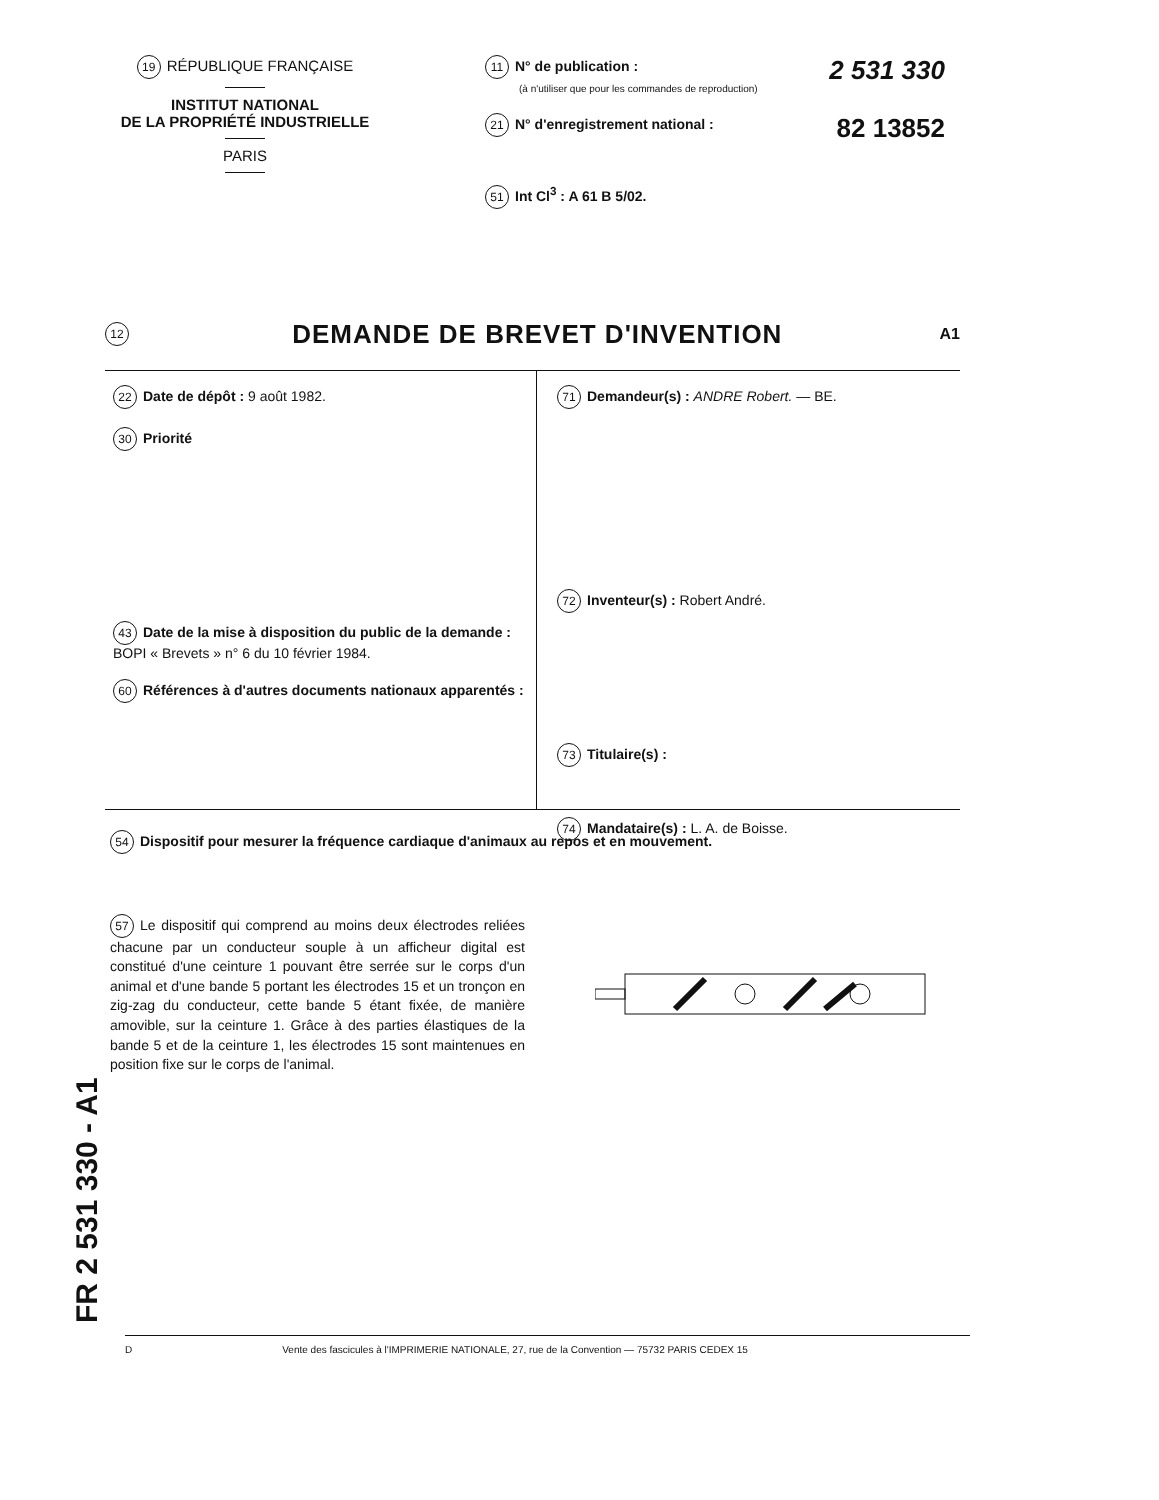19 RÉPUBLIQUE FRANÇAISE
INSTITUT NATIONAL
DE LA PROPRIÉTÉ INDUSTRIELLE
PARIS
11 N° de publication :
(à n'utiliser que pour les commandes de reproduction)
2 531 330
21 N° d'enregistrement national :
82 13852
51 Int Cl<sup>3</sup> : A 61 B 5/02.
12
DEMANDE DE BREVET D'INVENTION
A1
22 Date de dépôt : 9 août 1982.
30 Priorité
43 Date de la mise à disposition du public de la demande : BOPI « Brevets » n° 6 du 10 février 1984.
60 Références à d'autres documents nationaux apparentés :
71 Demandeur(s) : ANDRE Robert. — BE.
72 Inventeur(s) : Robert André.
73 Titulaire(s) :
74 Mandataire(s) : L. A. de Boisse.
54 Dispositif pour mesurer la fréquence cardiaque d'animaux au repos et en mouvement.
57 Le dispositif qui comprend au moins deux électrodes reliées chacune par un conducteur souple à un afficheur digital est constitué d'une ceinture 1 pouvant être serrée sur le corps d'un animal et d'une bande 5 portant les électrodes 15 et un tronçon en zig-zag du conducteur, cette bande 5 étant fixée, de manière amovible, sur la ceinture 1. Grâce à des parties élastiques de la bande 5 et de la ceinture 1, les électrodes 15 sont maintenues en position fixe sur le corps de l'animal.
FR 2 531 330 - A1
D Vente des fascicules à l'IMPRIMERIE NATIONALE, 27, rue de la Convention — 75732 PARIS CEDEX 15